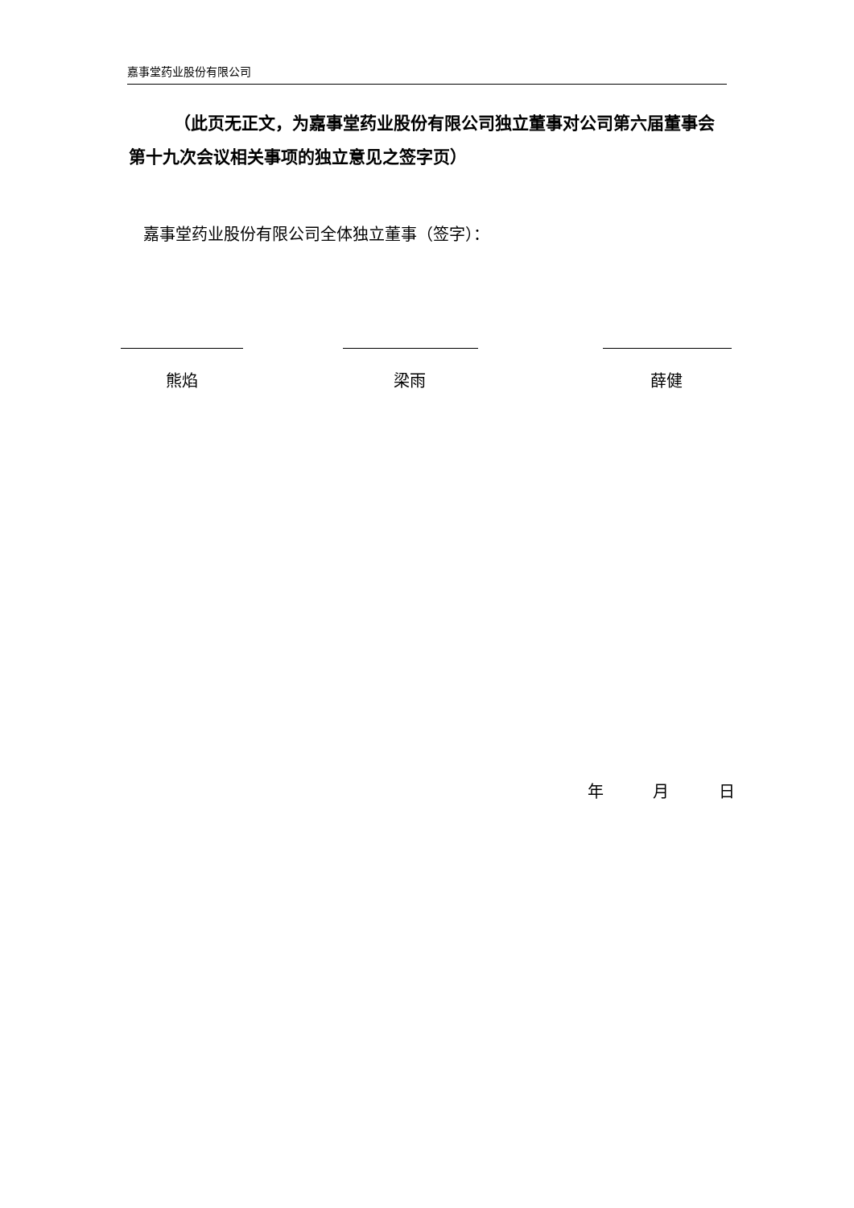嘉事堂药业股份有限公司
（此页无正文，为嘉事堂药业股份有限公司独立董事对公司第六届董事会第十九次会议相关事项的独立意见之签字页）
嘉事堂药业股份有限公司全体独立董事（签字）：
熊焰 梁雨 薛健
年 月 日